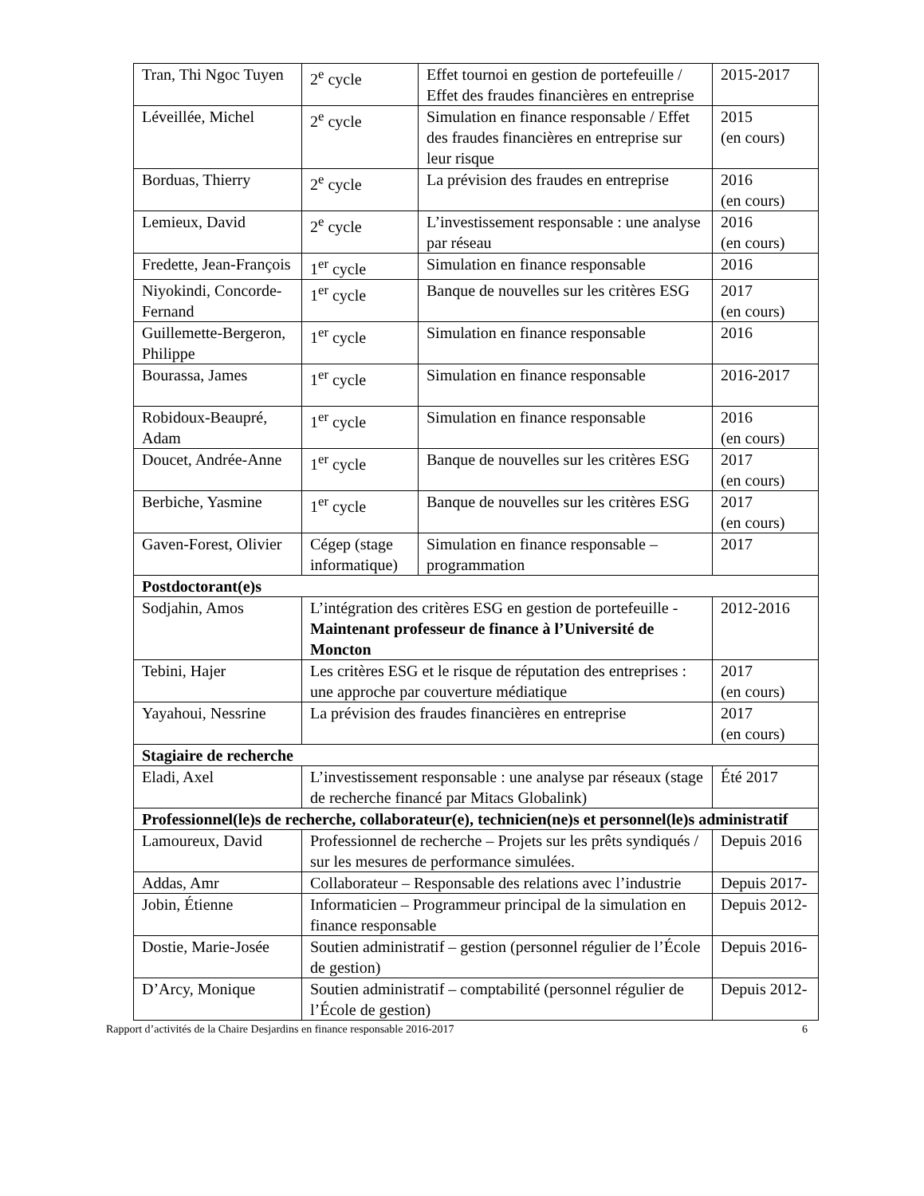| Tran, Thi Ngoc Tuyen | 2<sup>e</sup> cycle | Effet tournoi en gestion de portefeuille / Effet des fraudes financières en entreprise | 2015-2017 |
| Léveillée, Michel | 2<sup>e</sup> cycle | Simulation en finance responsable / Effet des fraudes financières en entreprise sur leur risque | 2015 (en cours) |
| Borduas, Thierry | 2<sup>e</sup> cycle | La prévision des fraudes en entreprise | 2016 (en cours) |
| Lemieux, David | 2<sup>e</sup> cycle | L’investissement responsable : une analyse par réseau | 2016 (en cours) |
| Fredette, Jean-François | 1<sup>er</sup> cycle | Simulation en finance responsable | 2016 |
| Niyokindi, Concorde-Fernand | 1<sup>er</sup> cycle | Banque de nouvelles sur les critères ESG | 2017 (en cours) |
| Guillemette-Bergeron, Philippe | 1<sup>er</sup> cycle | Simulation en finance responsable | 2016 |
| Bourassa, James | 1<sup>er</sup> cycle | Simulation en finance responsable | 2016-2017 |
| Robidoux-Beaupré, Adam | 1<sup>er</sup> cycle | Simulation en finance responsable | 2016 (en cours) |
| Doucet, Andrée-Anne | 1<sup>er</sup> cycle | Banque de nouvelles sur les critères ESG | 2017 (en cours) |
| Berbiche, Yasmine | 1<sup>er</sup> cycle | Banque de nouvelles sur les critères ESG | 2017 (en cours) |
| Gaven-Forest, Olivier | Cégep (stage informatique) | Simulation en finance responsable – programmation | 2017 |
| Postdoctorant(e)s | | | |
| Sodjahin, Amos | L’intégration des critères ESG en gestion de portefeuille - Maintenant professeur de finance à l’Université de Moncton | | 2012-2016 |
| Tebini, Hajer | Les critères ESG et le risque de réputation des entreprises : une approche par couverture médiatique | | 2017 (en cours) |
| Yayahoui, Nessrine | La prévision des fraudes financières en entreprise | | 2017 (en cours) |
| Stagiaire de recherche | | | |
| Eladi, Axel | L’investissement responsable : une analyse par réseaux (stage de recherche financé par Mitacs Globalink) | | Été 2017 |
| Professionnel(le)s de recherche, collaborateur(e), technicien(ne)s et personnel(le)s administratif | | | |
| Lamoureux, David | Professionnel de recherche – Projets sur les prêts syndiqués / sur les mesures de performance simulées. | | Depuis 2016 |
| Addas, Amr | Collaborateur – Responsable des relations avec l’industrie | | Depuis 2017- |
| Jobin, Étienne | Informaticien – Programmeur principal de la simulation en finance responsable | | Depuis 2012- |
| Dostie, Marie-Josée | Soutien administratif – gestion (personnel régulier de l’École de gestion) | | Depuis 2016- |
| D’Arcy, Monique | Soutien administratif – comptabilité (personnel régulier de l’École de gestion) | | Depuis 2012- |
Rapport d’activités de la Chaire Desjardins en finance responsable 2016-2017 6